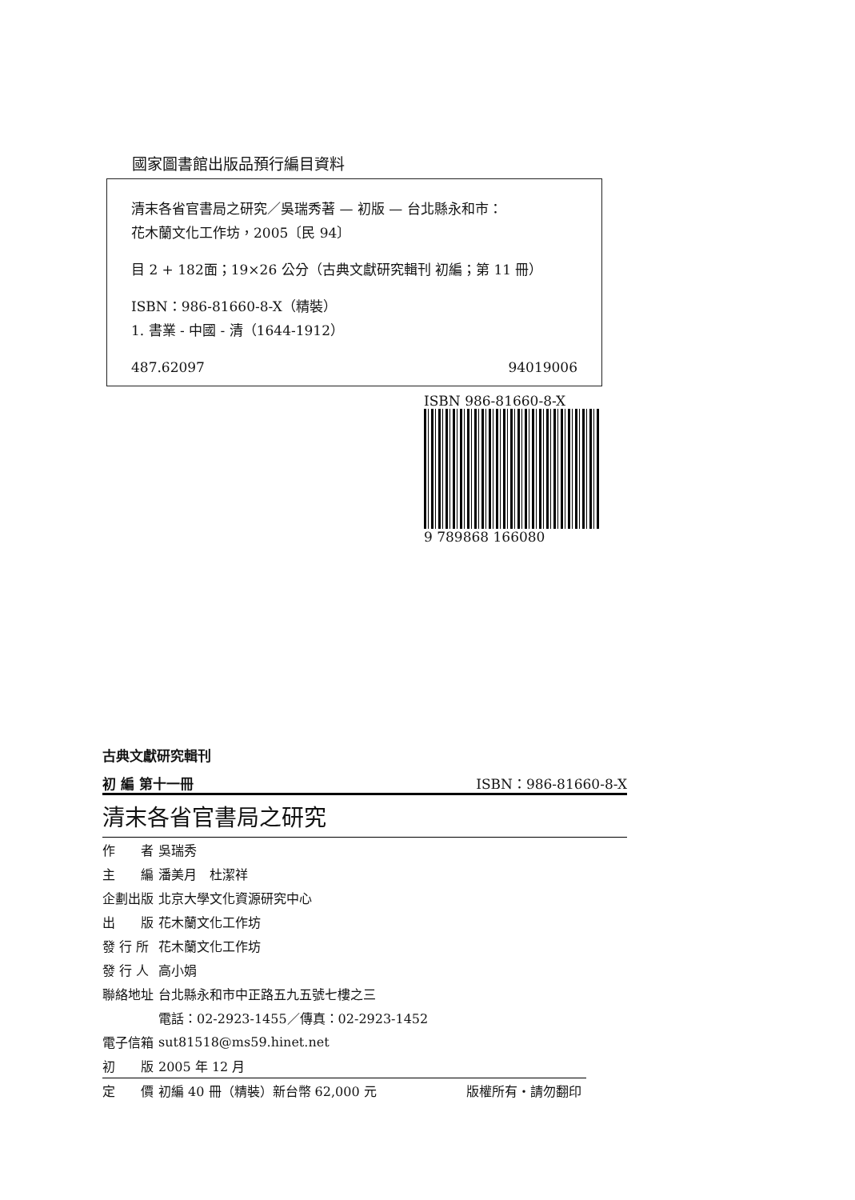國家圖書館出版品預行編目資料
清末各省官書局之研究／吳瑞秀著 — 初版 — 台北縣永和市：
花木蘭文化工作坊，2005〔民 94〕
目 2 + 182面；19×26 公分（古典文獻研究輯刊 初編；第 11 冊）
ISBN：986-81660-8-X（精裝）
1. 書業 - 中國 - 清（1644-1912）
487.62097 94019006
ISBN 986-81660-8-X
9 789868 166080
古典文獻研究輯刊
初 編 第十一冊 ISBN：986-81660-8-X
清末各省官書局之研究
| 作 者 | 吳瑞秀 |
| 主 編 | 潘美月 杜潔祥 |
| 企劃出版 | 北京大學文化資源研究中心 |
| 出 版 | 花木蘭文化工作坊 |
| 發 行 所 | 花木蘭文化工作坊 |
| 發 行 人 | 高小娟 |
| 聯絡地址 | 台北縣永和市中正路五九五號七樓之三 |
| | 電話：02-2923-1455／傳真：02-2923-1452 |
| 電子信箱 | sut81518@ms59.hinet.net |
| 初 版 | 2005 年 12 月 |
| 定 價 | 初編 40 冊（精裝）新台幣 62,000 元 版權所有・請勿翻印 |